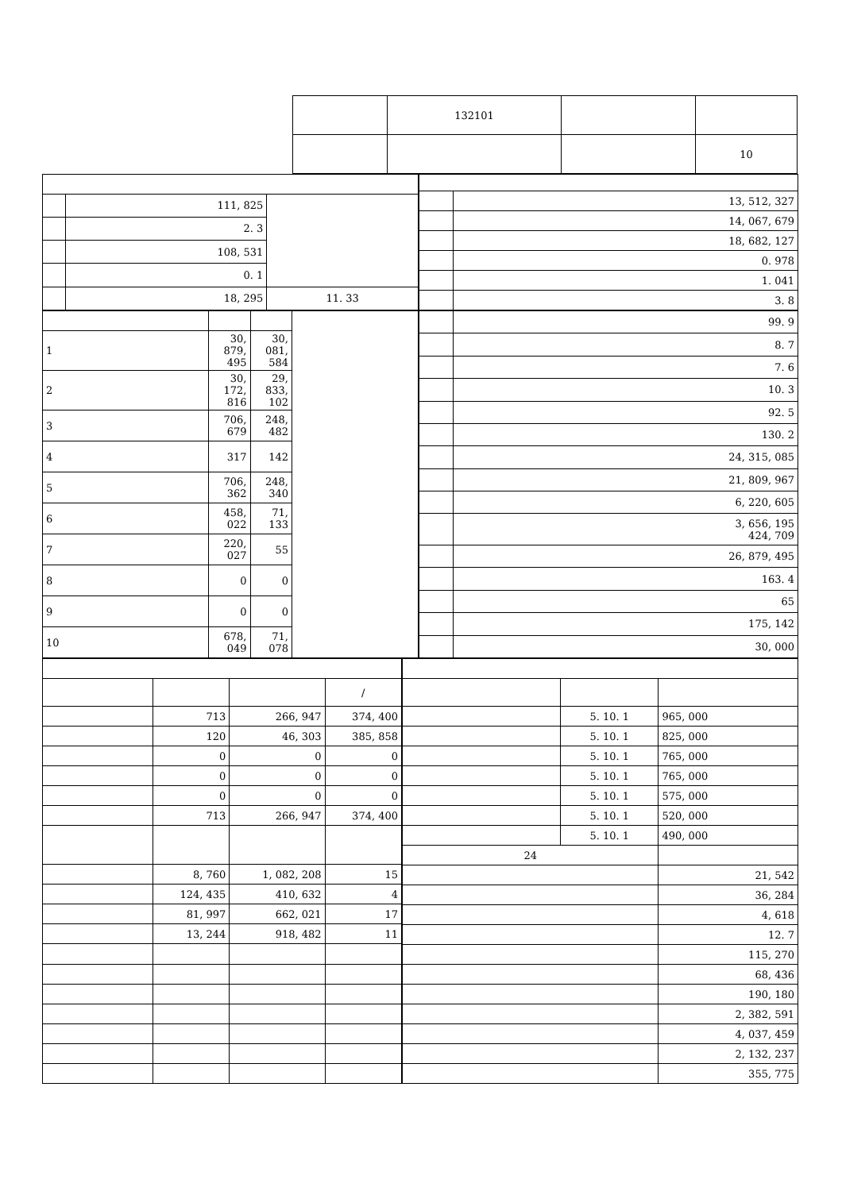| | 132101 | | |
| | | | 10 |
| | 111, 825 | |
| | 2. 3 | |
| | 108, 531 | |
| | 0. 1 | |
| | 18, 295 | 11. 33 |
| | 13, 512, 327 |
| | 14, 067, 679 |
| | 18, 682, 127 |
| | 0. 978 |
| | 1. 041 |
| | 3. 8 |
| 1 | 30, 879, 495 | 30, 081, 584 | |
| 2 | 30, 172, 816 | 29, 833, 102 | |
| 3 | 706, 679 | 248, 482 | |
| 4 | 317 | 142 | |
| 5 | 706, 362 | 248, 340 | |
| 6 | 458, 022 | 71, 133 | |
| 7 | 220, 027 | 55 | |
| 8 | 0 | 0 | |
| 9 | 0 | 0 | |
| 10 | 678, 049 | 71, 078 | |
| | 99. 9 |
| | 8. 7 |
| | 7. 6 |
| | 10. 3 |
| | 92. 5 |
| | 130. 2 |
| | 24, 315, 085 |
| | 21, 809, 967 |
| | 6, 220, 605 |
| | 3, 656, 195 424, 709 |
| | 26, 879, 495 |
| | 163. 4 |
| | 65 |
| | 175, 142 |
| | 30, 000 |
| | | | / |
| | 713 | 266, 947 | 374, 400 |
| | 120 | 46, 303 | 385, 858 |
| | 0 | 0 | 0 |
| | 0 | 0 | 0 |
| | 0 | 0 | 0 |
| | 713 | 266, 947 | 374, 400 |
| | 8, 760 | 1, 082, 208 | 15 |
| | 124, 435 | 410, 632 | 4 |
| | 81, 997 | 662, 021 | 17 |
| | 13, 244 | 918, 482 | 11 |
| | 5. 10. 1 | 965, 000 |
| | 5. 10. 1 | 825, 000 |
| | 5. 10. 1 | 765, 000 |
| | 5. 10. 1 | 765, 000 |
| | 5. 10. 1 | 575, 000 |
| | 5. 10. 1 | 520, 000 |
| | 5. 10. 1 | 490, 000 |
| 24 | | |
| | | 21, 542 |
| | | 36, 284 |
| | | 4, 618 |
| | | 12. 7 |
| | | 115, 270 |
| | | 68, 436 |
| | | 190, 180 |
| | | 2, 382, 591 |
| | | 4, 037, 459 |
| | | 2, 132, 237 |
| | | 355, 775 |